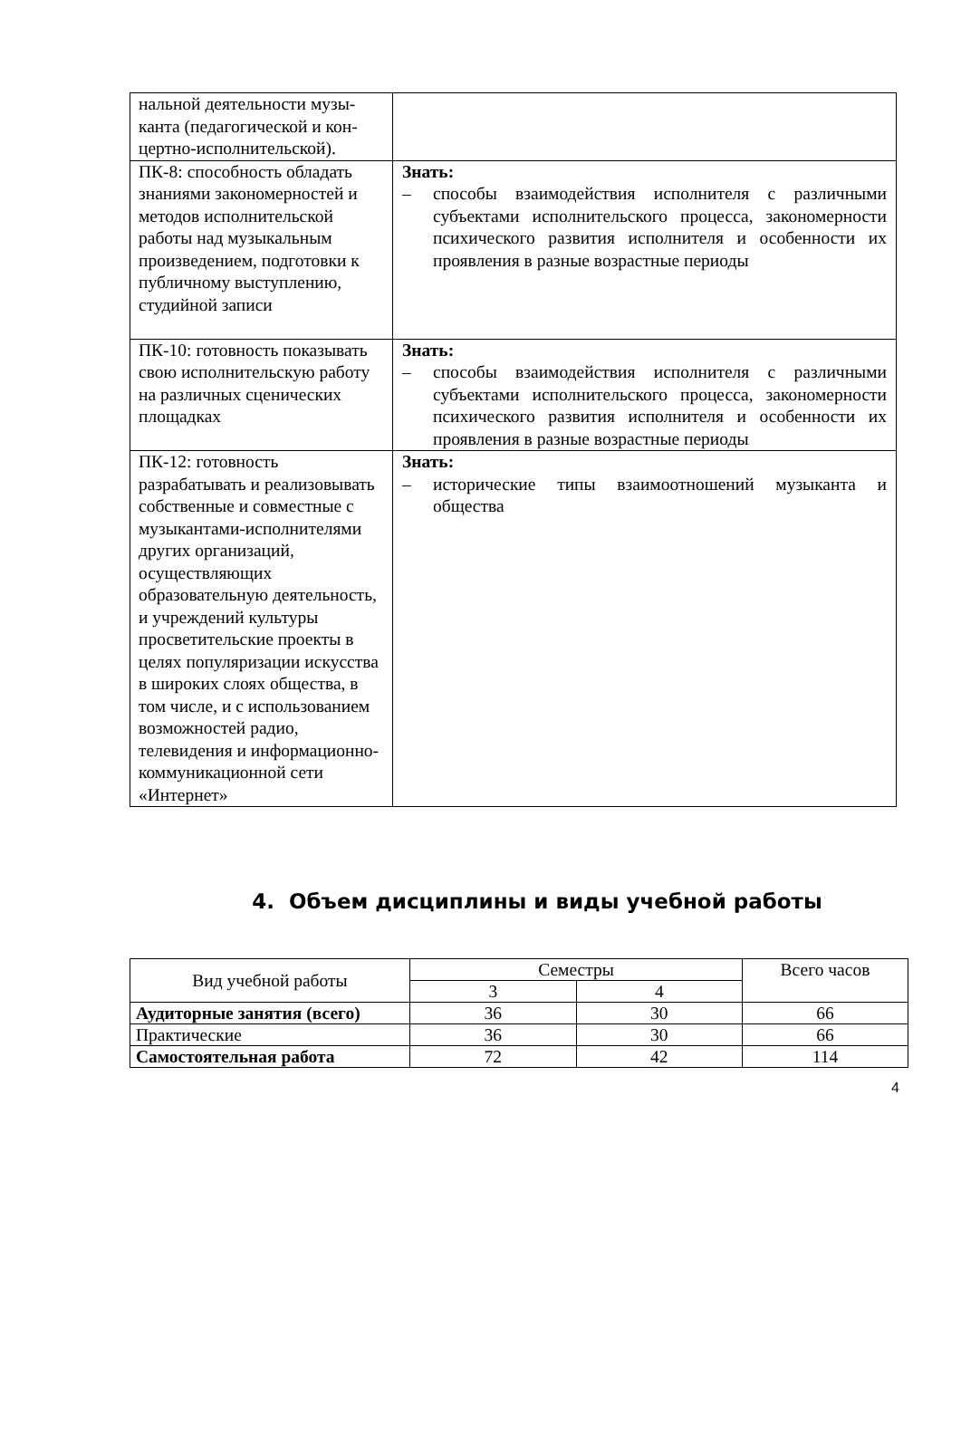| нальной деятельности музы­канта (педагогической и кон­цертно-исполнительской). | |
| ПК-8: способность обладать знаниями закономерностей и методов исполнительской работы над музыкальным произведением, подготовки к публичному выступлению, студийной записи | Знать: – способы взаимодействия исполнителя с различными субъектами исполнительского процесса, закономерности психического развития исполнителя и особенности их проявления в разные возрастные периоды |
| ПК-10: готовность показывать свою исполнительскую работу на различных сценических площадках | Знать: – способы взаимодействия исполнителя с различными субъектами исполнительского процесса, закономерности психического развития исполнителя и особенности их проявления в разные возрастные периоды |
| ПК-12: готовность разрабатывать и реализовывать собственные и совместные с музыкантами-исполнителями других организаций, осуществляющих образовательную деятельность, и учреждений культуры просветительские проекты в целях популяризации искусства в широких слоях общества, в том числе, и с использованием возможностей радио, телевидения и информационно-коммуникационной сети «Интернет» | Знать: – исторические типы взаимоотношений музыканта и общества |
4. Объем дисциплины и виды учебной работы
| Вид учебной работы | Семестры | | Всего часов |
| | 3 | 4 | |
| Аудиторные занятия (всего) | 36 | 30 | 66 |
| Практические | 36 | 30 | 66 |
| Самостоятельная работа | 72 | 42 | 114 |
4